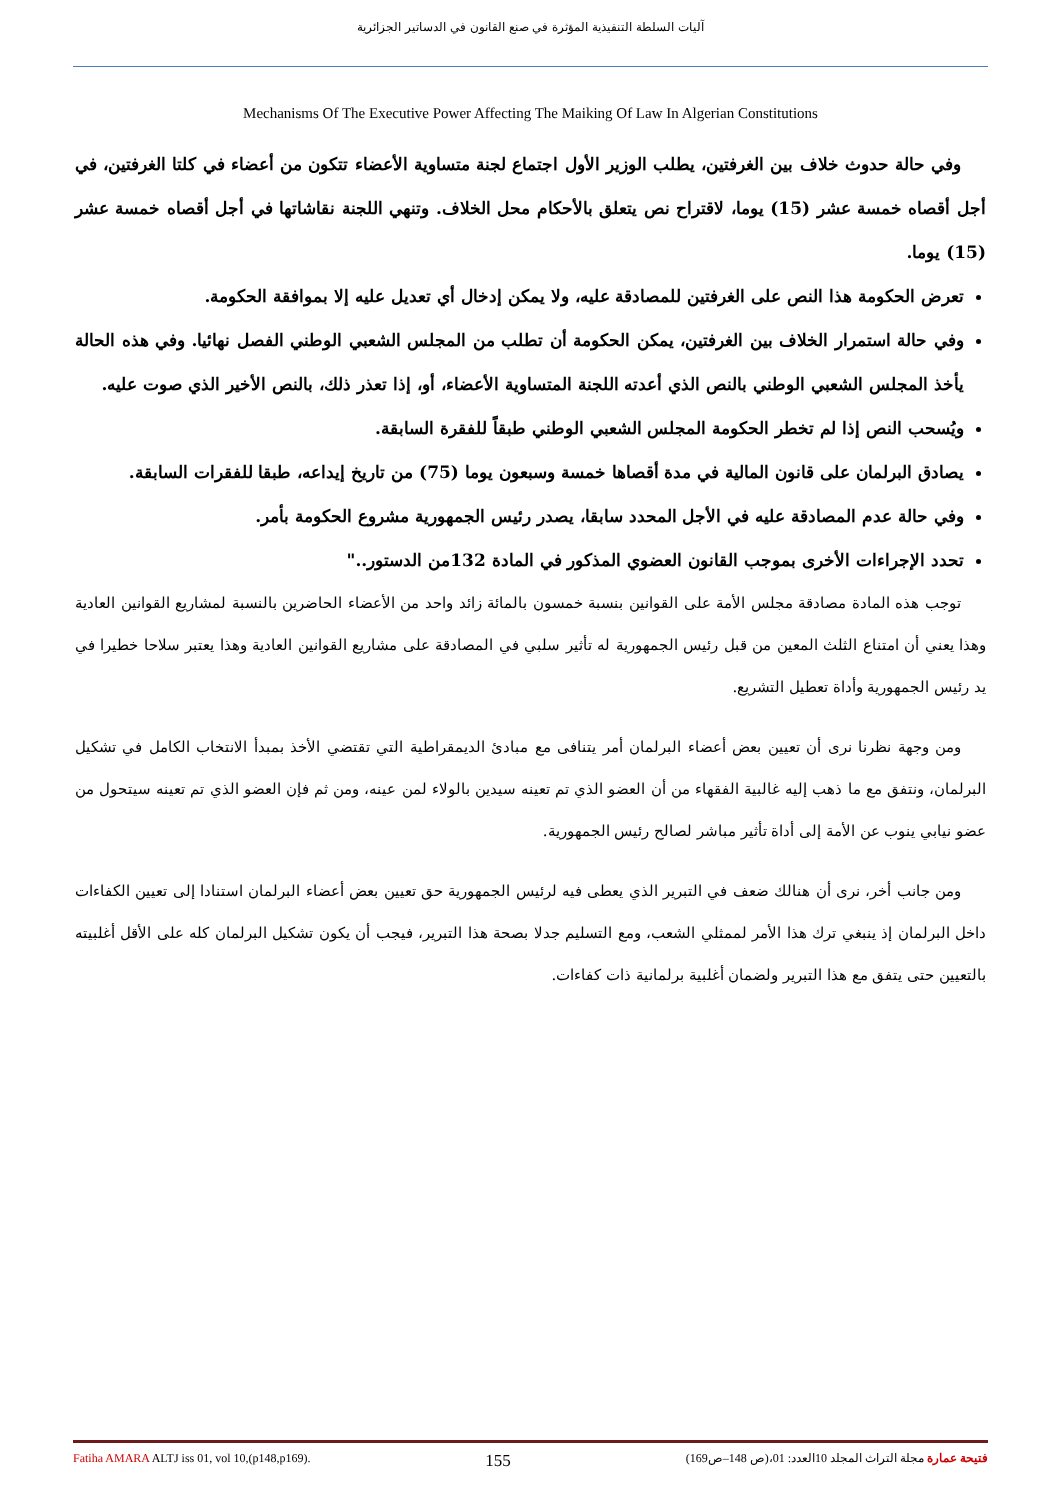آليات السلطة التنفيذية المؤثرة في صنع القانون في الدساتير الجزائرية
Mechanisms Of The Executive Power Affecting The Maiking Of Law In Algerian Constitutions
وفي حالة حدوث خلاف بين الغرفتين، يطلب الوزير الأول اجتماع لجنة متساوية الأعضاء تتكون من أعضاء في كلتا الغرفتين، في أجل أقصاه خمسة عشر (15) يوما، لاقتراح نص يتعلق بالأحكام محل الخلاف. وتنهي اللجنة نقاشاتها في أجل أقصاه خمسة عشر (15) يوما.
تعرض الحكومة هذا النص على الغرفتين للمصادقة عليه، ولا يمكن إدخال أي تعديل عليه إلا بموافقة الحكومة.
وفي حالة استمرار الخلاف بين الغرفتين، يمكن الحكومة أن تطلب من المجلس الشعبي الوطني الفصل نهائيا. وفي هذه الحالة يأخذ المجلس الشعبي الوطني بالنص الذي أعدته اللجنة المتساوية الأعضاء، أو، إذا تعذر ذلك، بالنص الأخير الذي صوت عليه.
ويُسحب النص إذا لم تخطر الحكومة المجلس الشعبي الوطني طبقاً للفقرة السابقة.
يصادق البرلمان على قانون المالية في مدة أقصاها خمسة وسبعون يوما (75) من تاريخ إيداعه، طبقا للفقرات السابقة.
وفي حالة عدم المصادقة عليه في الأجل المحدد سابقا، يصدر رئيس الجمهورية مشروع الحكومة بأمر.
تحدد الإجراءات الأخرى بموجب القانون العضوي المذكور في المادة 132من الدستور.."
توجب هذه المادة مصادقة مجلس الأمة على القوانين بنسبة خمسون بالمائة زائد واحد من الأعضاء الحاضرين بالنسبة لمشاريع القوانين العادية وهذا يعني أن امتناع الثلث المعين من قبل رئيس الجمهورية له تأثير سلبي في المصادقة على مشاريع القوانين العادية وهذا يعتبر سلاحا خطيرا في يد رئيس الجمهورية وأداة تعطيل التشريع.
ومن وجهة نظرنا نرى أن تعيين بعض أعضاء البرلمان أمر يتنافى مع مبادئ الديمقراطية التي تقتضي الأخذ بمبدأ الانتخاب الكامل في تشكيل البرلمان، ونتفق مع ما ذهب إليه غالبية الفقهاء من أن العضو الذي تم تعينه سيدين بالولاء لمن عينه، ومن ثم فإن العضو الذي تم تعينه سيتحول من عضو نيابي ينوب عن الأمة إلى أداة تأثير مباشر لصالح رئيس الجمهورية.
ومن جانب أخر، نرى أن هنالك ضعف في التبرير الذي يعطى فيه لرئيس الجمهورية حق تعيين بعض أعضاء البرلمان استنادا إلى تعيين الكفاءات داخل البرلمان إذ ينبغي ترك هذا الأمر لممثلي الشعب، ومع التسليم جدلا بصحة هذا التبرير، فيجب أن يكون تشكيل البرلمان كله على الأقل أغلبيته بالتعيين حتى يتفق مع هذا التبرير ولضمان أغلبية برلمانية ذات كفاءات.
Fatiha AMARA ALTJ iss 01, vol 10,(p148,p169). 155 فتيحة عمارة مجلة التراث المجلد 10العدد: 01،(ص 148–ص169)